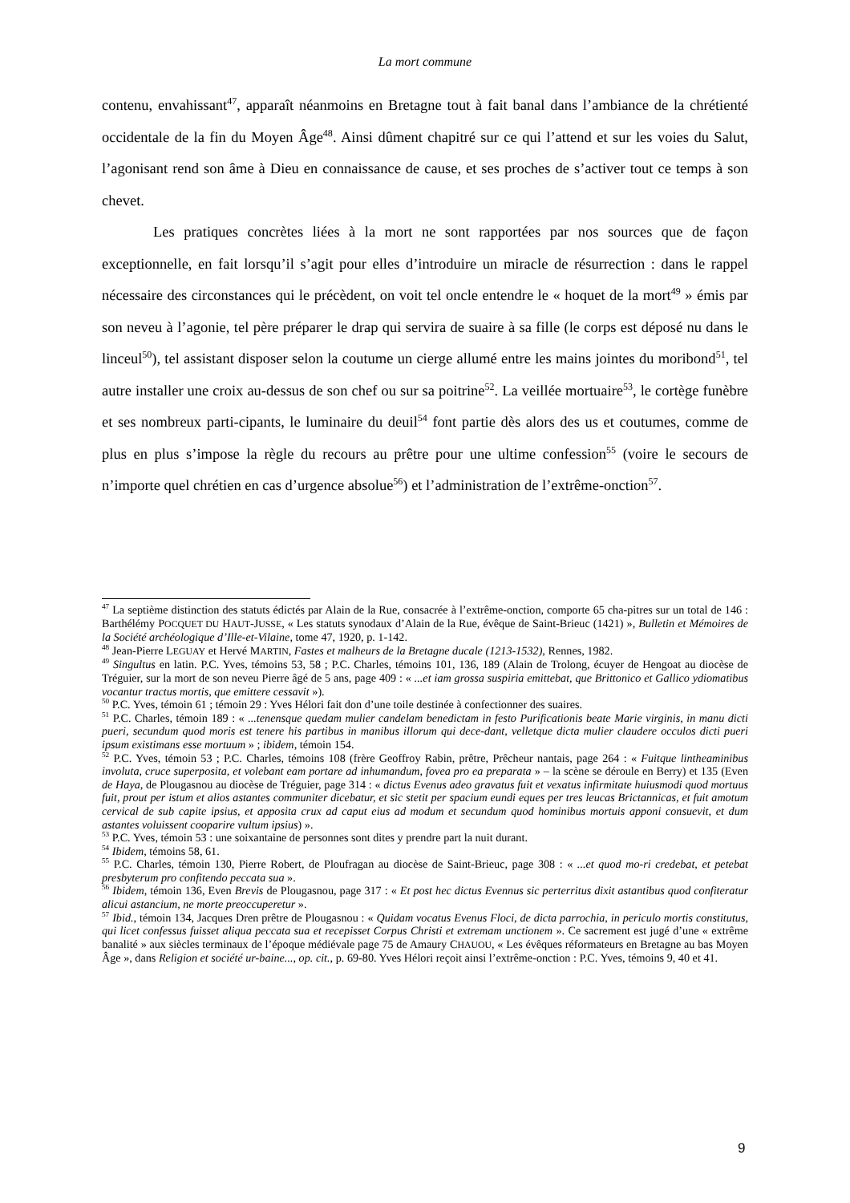La mort commune
contenu, envahissant<sup>47</sup>, apparaît néanmoins en Bretagne tout à fait banal dans l’ambiance de la chrétienté occidentale de la fin du Moyen Âge<sup>48</sup>. Ainsi dûment chapitré sur ce qui l’attend et sur les voies du Salut, l’agonisant rend son âme à Dieu en connaissance de cause, et ses proches de s’activer tout ce temps à son chevet.
Les pratiques concrètes liées à la mort ne sont rapportées par nos sources que de façon exceptionnelle, en fait lorsqu’il s’agit pour elles d’introduire un miracle de résurrection : dans le rappel nécessaire des circonstances qui le précèdent, on voit tel oncle entendre le « hoquet de la mort<sup>49</sup> » émis par son neveu à l’agonie, tel père préparer le drap qui servira de suaire à sa fille (le corps est déposé nu dans le linceul<sup>50</sup>), tel assistant disposer selon la coutume un cierge allumé entre les mains jointes du moribond<sup>51</sup>, tel autre installer une croix au-dessus de son chef ou sur sa poitrine<sup>52</sup>. La veillée mortuaire<sup>53</sup>, le cortège funèbre et ses nombreux parti-cipants, le luminaire du deuil<sup>54</sup> font partie dès alors des us et coutumes, comme de plus en plus s’impose la règle du recours au prêtre pour une ultime confession<sup>55</sup> (voire le secours de n’importe quel chrétien en cas d’urgence absolue<sup>56</sup>) et l’administration de l’extrême-onction<sup>57</sup>.
<sup>47</sup> La septième distinction des statuts édictés par Alain de la Rue, consacrée à l’extrême-onction, comporte 65 cha-pitres sur un total de 146 : Barthélémy POCQUET DU HAUT-JUSSE, « Les statuts synodaux d’Alain de la Rue, évêque de Saint-Brieuc (1421) », Bulletin et Mémoires de la Société archéologique d’Ille-et-Vilaine, tome 47, 1920, p. 1-142.
<sup>48</sup> Jean-Pierre LEGUAY et Hervé MARTIN, Fastes et malheurs de la Bretagne ducale (1213-1532), Rennes, 1982.
<sup>49</sup> Singultus en latin. P.C. Yves, témoins 53, 58 ; P.C. Charles, témoins 101, 136, 189 (Alain de Trolong, écuyer de Hengoat au diocèse de Tréguier, sur la mort de son neveu Pierre âgé de 5 ans, page 409 : « ...et iam grossa suspiria emittebat, que Brittonico et Gallico ydiomatibus vocantur tractus mortis, que emittere cessavit »).
<sup>50</sup> P.C. Yves, témoin 61 ; témoin 29 : Yves Hélori fait don d’une toile destinée à confectionner des suaires.
<sup>51</sup> P.C. Charles, témoin 189 : « ...tenensque quedam mulier candelam benedictam in festo Purificationis beate Marie virginis, in manu dicti pueri, secundum quod moris est tenere his partibus in manibus illorum qui dece-dant, velletque dicta mulier claudere occulos dicti pueri ipsum existimans esse mortuum » ; ibidem, témoin 154.
<sup>52</sup> P.C. Yves, témoin 53 ; P.C. Charles, témoins 108 (frère Geoffroy Rabin, prêtre, Prêcheur nantais, page 264 : « Fuitque lintheaminibus involuta, cruce superposita, et volebant eam portare ad inhumandum, fovea pro ea preparata » – la scène se déroule en Berry) et 135 (Even de Haya, de Plougasnou au diocèse de Tréguier, page 314 : « dictus Evenus adeo gravatus fuit et vexatus infirmitate huiusmodi quod mortuus fuit, prout per istum et alios astantes communiter dicebatur, et sic stetit per spacium eundi eques per tres leucas Brictannicas, et fuit amotum cervical de sub capite ipsius, et apposita crux ad caput eius ad modum et secundum quod hominibus mortuis apponi consuevit, et dum astantes voluissent cooparire vultum ipsius) ».
<sup>53</sup> P.C. Yves, témoin 53 : une soixantaine de personnes sont dites y prendre part la nuit durant.
<sup>54</sup> Ibidem, témoins 58, 61.
<sup>55</sup> P.C. Charles, témoin 130, Pierre Robert, de Ploufragan au diocèse de Saint-Brieuc, page 308 : « ...et quod mo-ri credebat, et petebat presbyterum pro confitendo peccata sua ».
<sup>56</sup> Ibidem, témoin 136, Even Brevis de Plougasnou, page 317 : « Et post hec dictus Evennus sic perterritus dixit astantibus quod confiteratur alicui astancium, ne morte preoccuperetur ».
<sup>57</sup> Ibid., témoin 134, Jacques Dren prêtre de Plougasnou : « Quidam vocatus Evenus Floci, de dicta parrochia, in periculo mortis constitutus, qui licet confessus fuisset aliqua peccata sua et recepisset Corpus Christi et extremam unctionem ». Ce sacrement est jugé d’une « extrême banalité » aux siècles terminaux de l’époque médiévale page 75 de Amaury CHAUOU, « Les évêques réformateurs en Bretagne au bas Moyen Âge », dans Religion et société ur-baine..., op. cit., p. 69-80. Yves Hélori reçoit ainsi l’extrême-onction : P.C. Yves, témoins 9, 40 et 41.
9